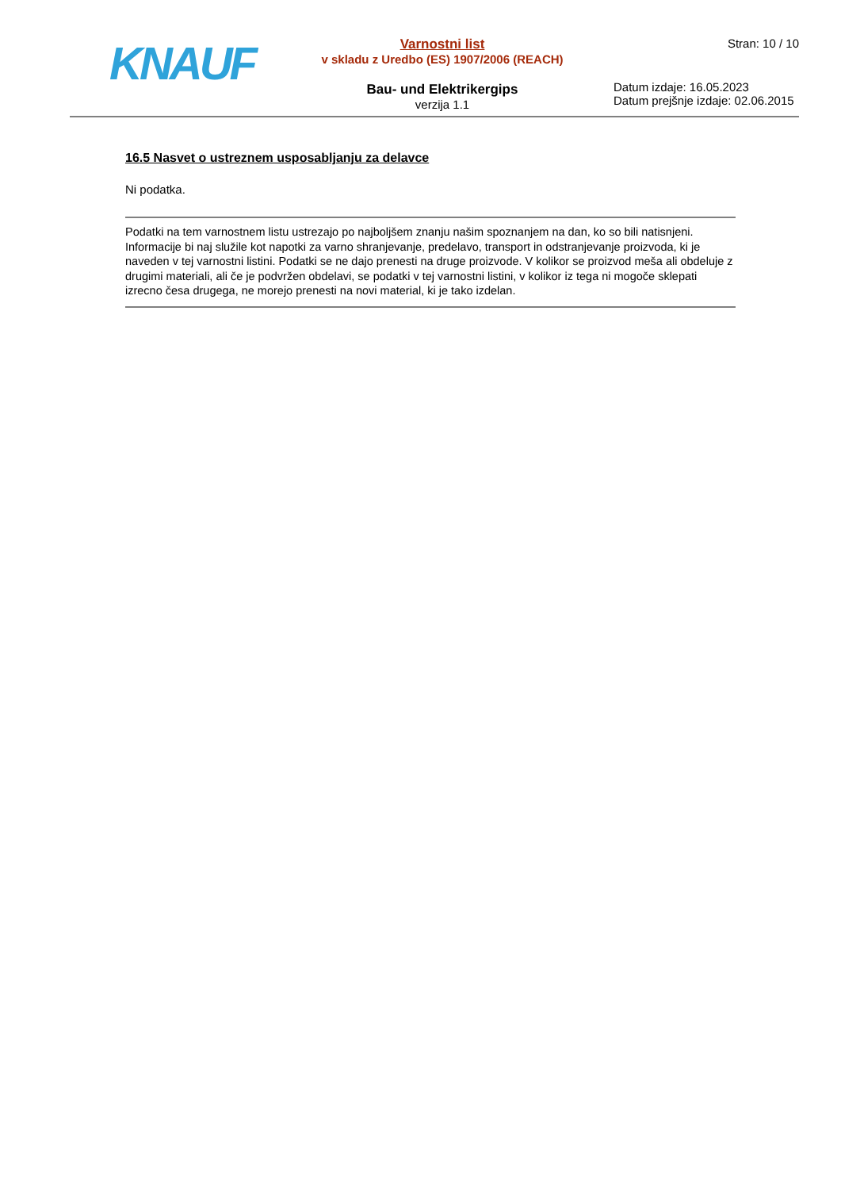KNAUF
Varnostni list
v skladu z Uredbo (ES) 1907/2006 (REACH)
Bau- und Elektrikergips
verzija 1.1
Stran: 10 / 10
Datum izdaje: 16.05.2023
Datum prejšnje izdaje: 02.06.2015
16.5 Nasvet o ustreznem usposabljanju za delavce
Ni podatka.
Podatki na tem varnostnem listu ustrezajo po najboljšem znanju našim spoznanjem na dan, ko so bili natisnjeni. Informacije bi naj služile kot napotki za varno shranjevanje, predelavo, transport in odstranjevanje proizvoda, ki je naveden v tej varnostni listini. Podatki se ne dajo prenesti na druge proizvode. V kolikor se proizvod meša ali obdeluje z drugimi materiali, ali če je podvržen obdelavi, se podatki v tej varnostni listini, v kolikor iz tega ni mogoče sklepati izrecno česa drugega, ne morejo prenesti na novi material, ki je tako izdelan.